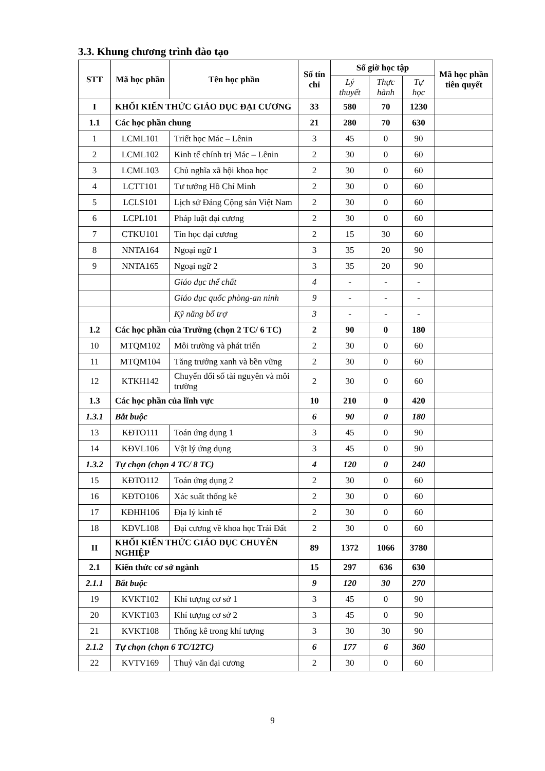3.3. Khung chương trình đào tạo
| STT | Mã học phần | Tên học phần | Số tín chỉ | Số giờ học tập | | | Mã học phần tiên quyết |
| --- | --- | --- | --- | --- | --- | --- | --- |
| | | | | Lý thuyết | Thực hành | Tự học | |
| I | KHỐI KIẾN THỨC GIÁO DỤC ĐẠI CƯƠNG | | 33 | 580 | 70 | 1230 | |
| 1.1 | Các học phần chung | | 21 | 280 | 70 | 630 | |
| 1 | LCML101 | Triết học Mác – Lênin | 3 | 45 | 0 | 90 | |
| 2 | LCML102 | Kinh tế chính trị Mác – Lênin | 2 | 30 | 0 | 60 | |
| 3 | LCML103 | Chủ nghĩa xã hội khoa học | 2 | 30 | 0 | 60 | |
| 4 | LCTT101 | Tư tưởng Hồ Chí Minh | 2 | 30 | 0 | 60 | |
| 5 | LCLS101 | Lịch sử Đảng Cộng sản Việt Nam | 2 | 30 | 0 | 60 | |
| 6 | LCPL101 | Pháp luật đại cương | 2 | 30 | 0 | 60 | |
| 7 | CTKU101 | Tin học đại cương | 2 | 15 | 30 | 60 | |
| 8 | NNTA164 | Ngoại ngữ 1 | 3 | 35 | 20 | 90 | |
| 9 | NNTA165 | Ngoại ngữ 2 | 3 | 35 | 20 | 90 | |
| | | Giáo dục thể chất | 4 | - | - | - | |
| | | Giáo dục quốc phòng-an ninh | 9 | - | - | - | |
| | | Kỹ năng bổ trợ | 3 | - | - | - | |
| 1.2 | Các học phần của Trường (chọn 2 TC/ 6 TC) | | 2 | 90 | 0 | 180 | |
| 10 | MTQM102 | Môi trường và phát triển | 2 | 30 | 0 | 60 | |
| 11 | MTQM104 | Tăng trưởng xanh và bền vững | 2 | 30 | 0 | 60 | |
| 12 | KTKH142 | Chuyển đổi số tài nguyên và môi trường | 2 | 30 | 0 | 60 | |
| 1.3 | Các học phần của lĩnh vực | | 10 | 210 | 0 | 420 | |
| 1.3.1 | Bắt buộc | | 6 | 90 | 0 | 180 | |
| 13 | KĐTO111 | Toán ứng dụng 1 | 3 | 45 | 0 | 90 | |
| 14 | KĐVL106 | Vật lý ứng dụng | 3 | 45 | 0 | 90 | |
| 1.3.2 | Tự chọn (chọn 4 TC/ 8 TC) | | 4 | 120 | 0 | 240 | |
| 15 | KĐTO112 | Toán ứng dụng 2 | 2 | 30 | 0 | 60 | |
| 16 | KĐTO106 | Xác suất thống kê | 2 | 30 | 0 | 60 | |
| 17 | KĐHH106 | Địa lý kinh tế | 2 | 30 | 0 | 60 | |
| 18 | KĐVL108 | Đại cương về khoa học Trái Đất | 2 | 30 | 0 | 60 | |
| II | KHỐI KIẾN THỨC GIÁO DỤC CHUYÊN NGHIỆP | | 89 | 1372 | 1066 | 3780 | |
| 2.1 | Kiến thức cơ sở ngành | | 15 | 297 | 636 | 630 | |
| 2.1.1 | Bắt buộc | | 9 | 120 | 30 | 270 | |
| 19 | KVKT102 | Khí tượng cơ sở 1 | 3 | 45 | 0 | 90 | |
| 20 | KVKT103 | Khí tượng cơ sở 2 | 3 | 45 | 0 | 90 | |
| 21 | KVKT108 | Thống kê trong khí tượng | 3 | 30 | 30 | 90 | |
| 2.1.2 | Tự chọn (chọn 6 TC/12TC) | | 6 | 177 | 6 | 360 | |
| 22 | KVTV169 | Thuỷ văn đại cương | 2 | 30 | 0 | 60 | |
9